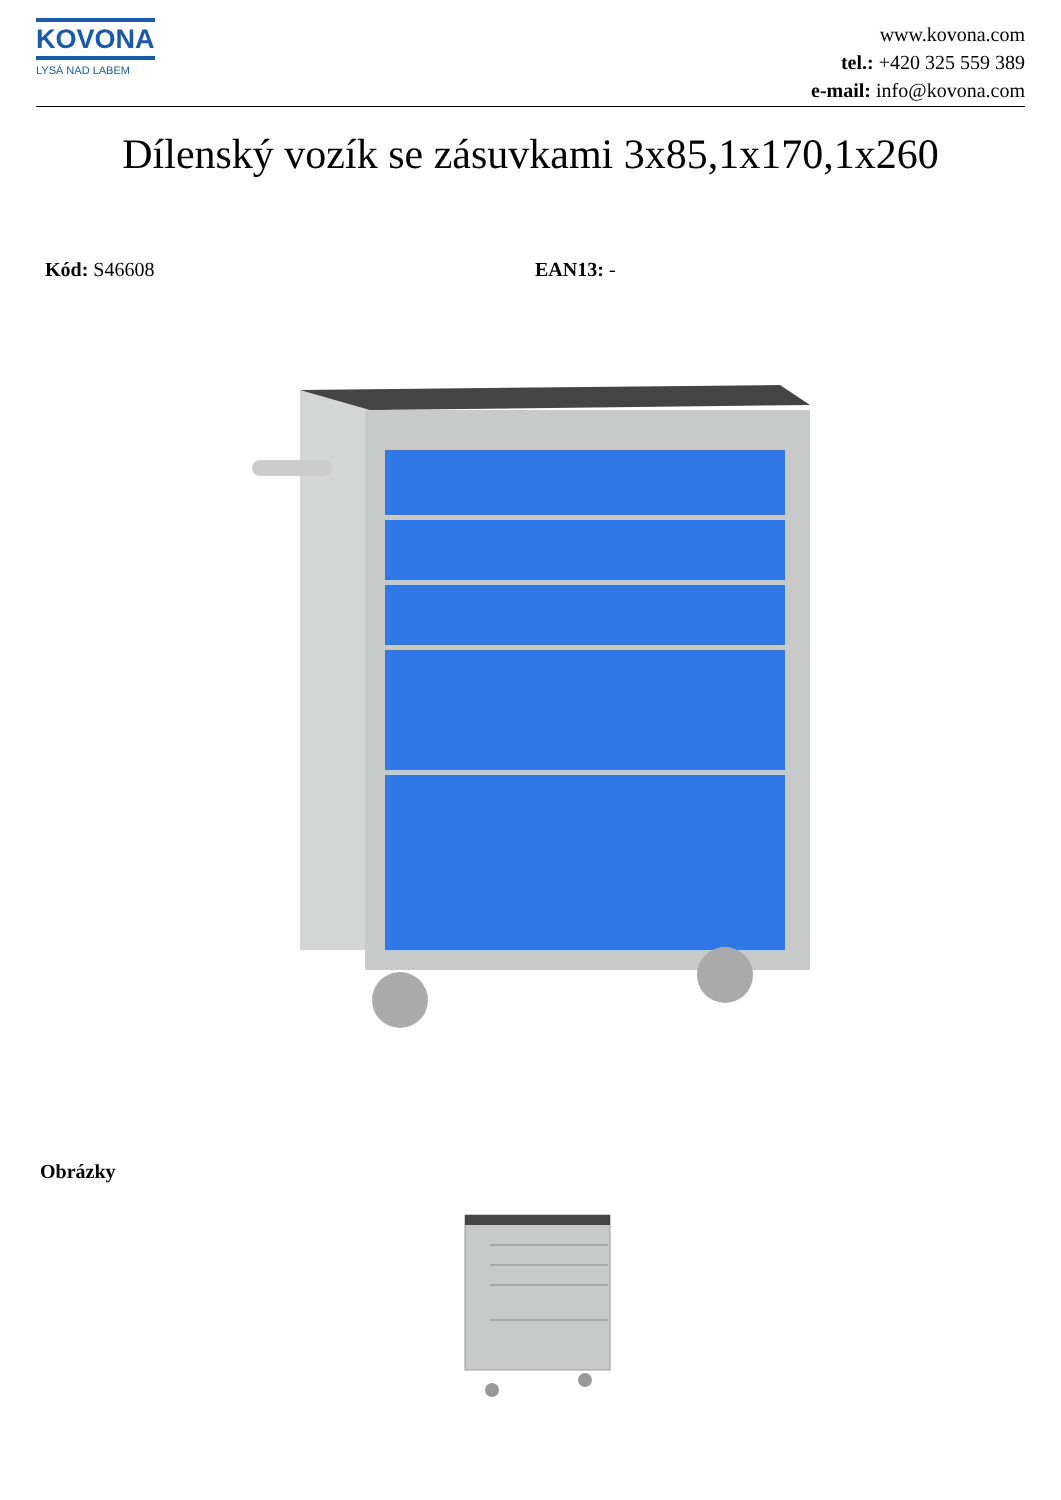KOVONA
LYSÁ NAD LABEM
www.kovona.com
tel.: +420 325 559 389
e-mail: info@kovona.com
Dílenský vozík se zásuvkami 3x85,1x170,1x260
Kód: S46608 EAN13: -
Obrázky